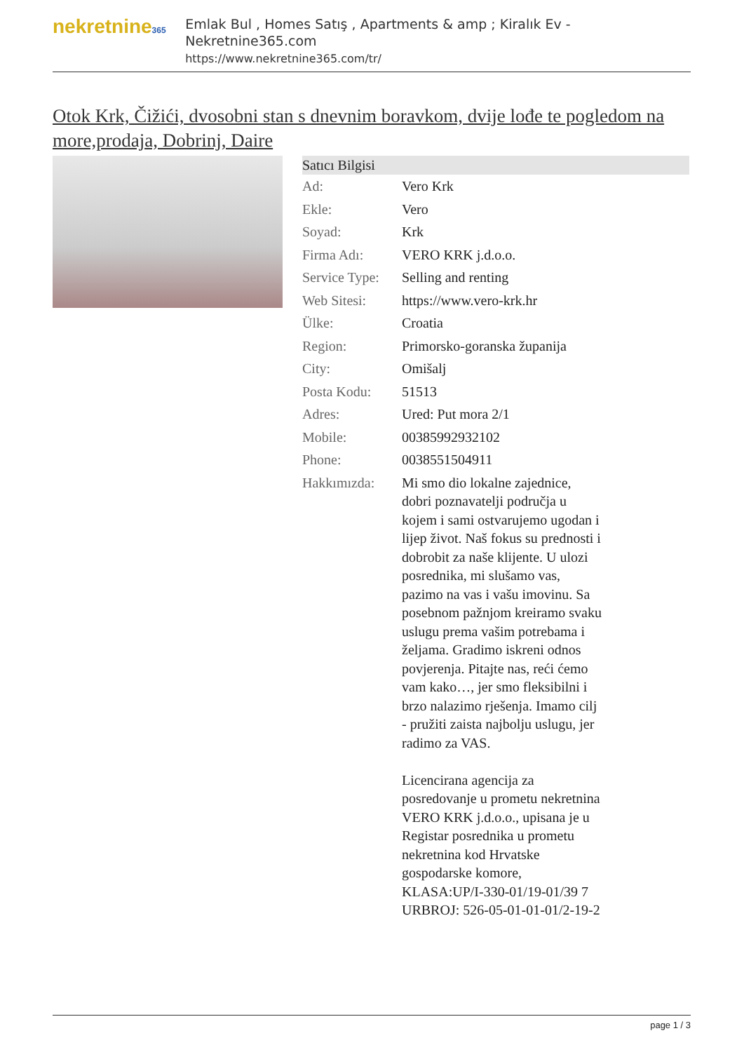nekretnine365
Emlak Bul , Homes Satış , Apartments & amp ; Kiralık Ev - Nekretnine365.com
https://www.nekretnine365.com/tr/
Otok Krk, Čižići, dvosobni stan s dnevnim boravkom, dvije lođe te pogledom na more,prodaja, Dobrinj, Daire
| Satıcı Bilgisi | |
| --- | --- |
| Ad: | Vero Krk |
| Ekle: | Vero |
| Soyad: | Krk |
| Firma Adı: | VERO KRK j.d.o.o. |
| Service Type: | Selling and renting |
| Web Sitesi: | https://www.vero-krk.hr |
| Ülke: | Croatia |
| Region: | Primorsko-goranska županija |
| City: | Omišalj |
| Posta Kodu: | 51513 |
| Adres: | Ured: Put mora 2/1 |
| Mobile: | 00385992932102 |
| Phone: | 0038551504911 |
| Hakkımızda: | Mi smo dio lokalne zajednice, dobri poznavatelji područja u kojem i sami ostvarujemo ugodan i lijep život. Naš fokus su prednosti i dobrobit za naše klijente. U ulozi posrednika, mi slušamo vas, pazimo na vas i vašu imovinu. Sa posebnom pažnjom kreiramo svaku uslugu prema vašim potrebama i željama. Gradimo iskreni odnos povjerenja. Pitajte nas, reći ćemo vam kako…, jer smo fleksibilni i brzo nalazimo rješenja. Imamo cilj - pružiti zaista najbolju uslugu, jer radimo za VAS. Licencirana agencija za posredovanje u prometu nekretnina VERO KRK j.d.o.o., upisana je u Registar posrednika u prometu nekretnina kod Hrvatske gospodarske komore, KLASA:UP/I-330-01/19-01/39 7 URBROJ: 526-05-01-01-01/2-19-2 |
page 1 / 3